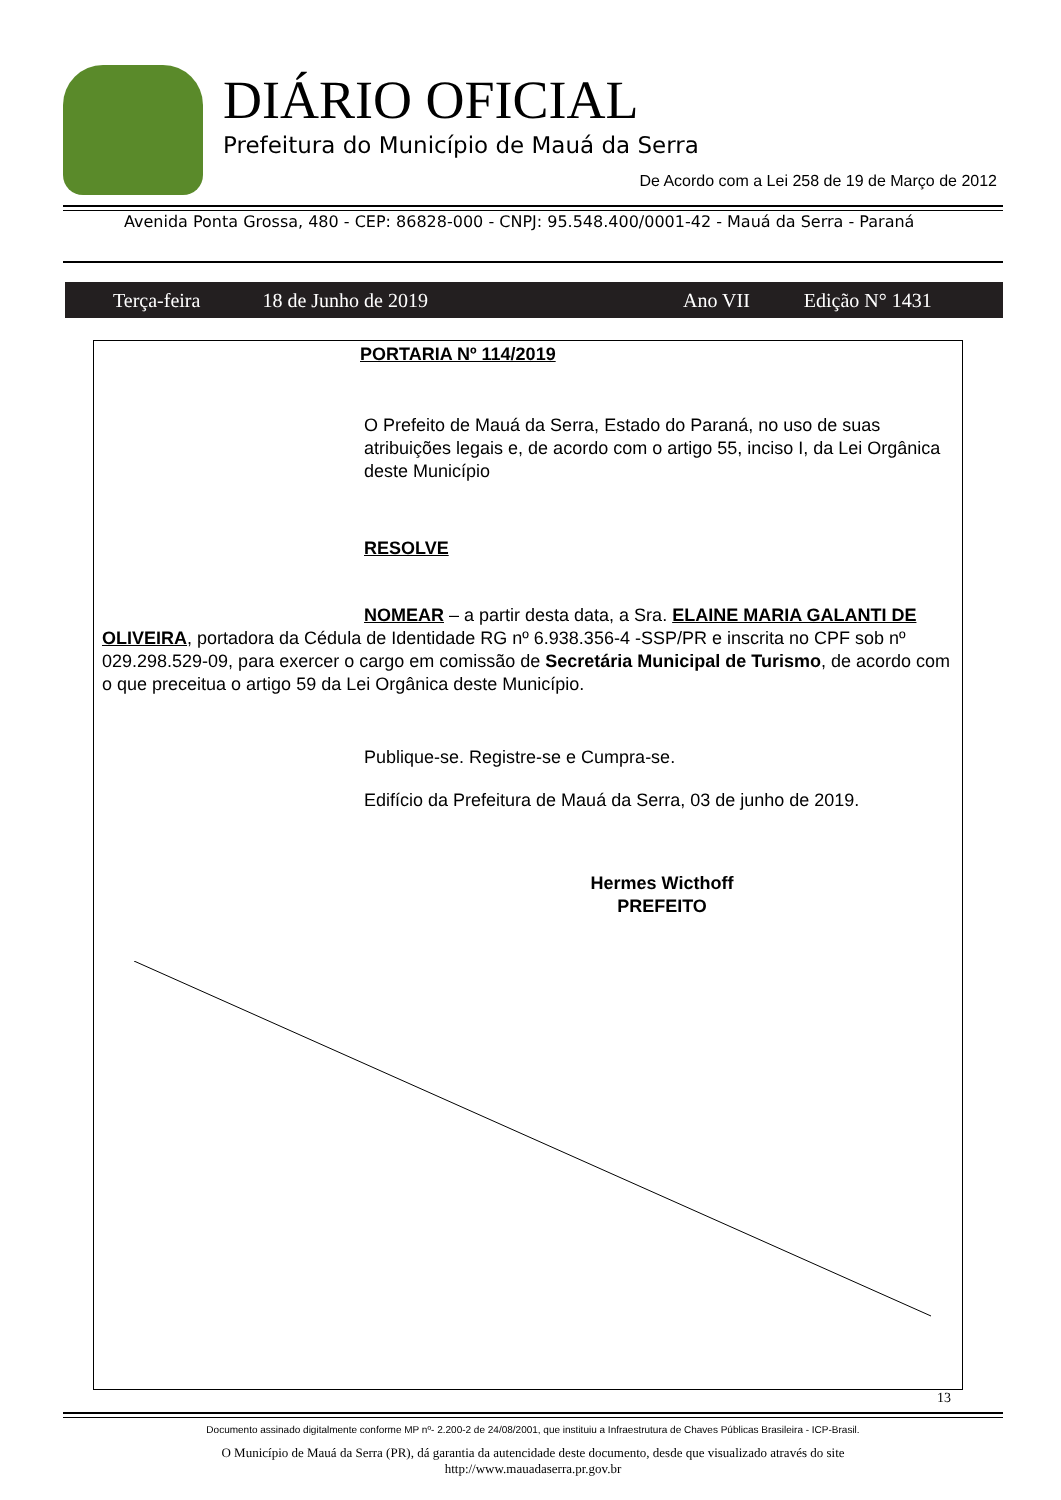DIÁRIO OFICIAL
Prefeitura do Município de Mauá da Serra
De Acordo com a Lei 258 de 19 de Março de 2012
Avenida Ponta Grossa, 480 - CEP: 86828-000 - CNPJ: 95.548.400/0001-42 - Mauá da Serra - Paraná
Terça-feira 18 de Junho de 2019 Ano VII Edição N° 1431
PORTARIA Nº 114/2019
O Prefeito de Mauá da Serra, Estado do Paraná, no uso de suas atribuições legais e, de acordo com o artigo 55, inciso I, da Lei Orgânica deste Município
RESOLVE
NOMEAR – a partir desta data, a Sra. ELAINE MARIA GALANTI DE OLIVEIRA, portadora da Cédula de Identidade RG nº 6.938.356-4 -SSP/PR e inscrita no CPF sob nº 029.298.529-09, para exercer o cargo em comissão de Secretária Municipal de Turismo, de acordo com o que preceitua o artigo 59 da Lei Orgânica deste Município.
Publique-se. Registre-se e Cumpra-se.
Edifício da Prefeitura de Mauá da Serra, 03 de junho de 2019.
Hermes Wicthoff
PREFEITO
13
Documento assinado digitalmente conforme MP nº- 2.200-2 de 24/08/2001, que instituiu a Infraestrutura de Chaves Públicas Brasileira - ICP-Brasil.
O Município de Mauá da Serra (PR), dá garantia da autencidade deste documento, desde que visualizado através do site
http://www.mauadaserra.pr.gov.br